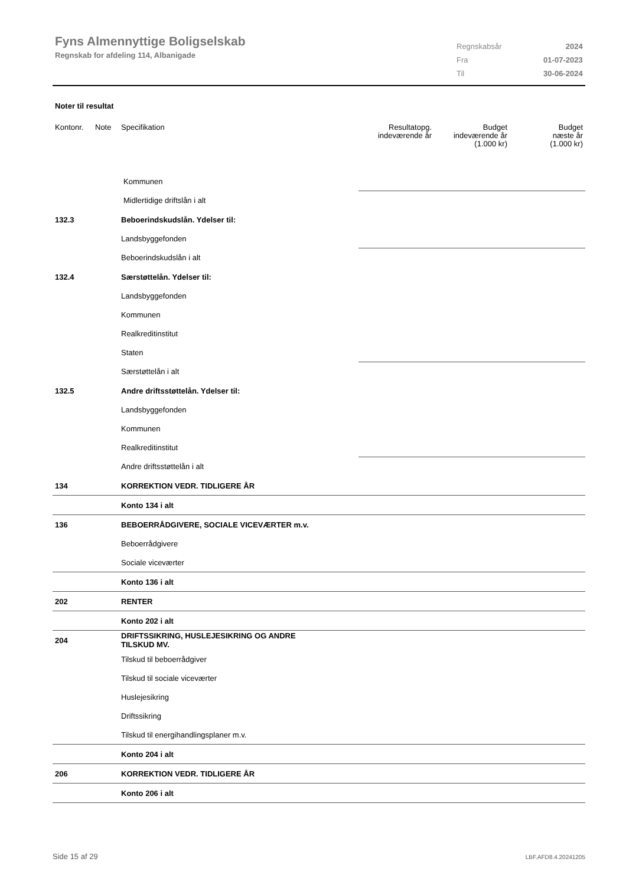Fyns Almennyttige Boligselskab
Regnskab for afdeling 114, Albanigade
| Regnskabsår | 2024 |
| Fra | 01-07-2023 |
| Til | 30-06-2024 |
Noter til resultat
| Kontonr. | Note | Specifikation | Resultatopg. indeværende år | Budget indeværende år (1.000 kr) | Budget næste år (1.000 kr) |
| --- | --- | --- | --- | --- | --- |
| | | Kommunen | | | |
| | | Midlertidige driftslån i alt | | | |
| 132.3 | | Beboerindskudslån. Ydelser til: | | | |
| | | Landsbyggefonden | | | |
| | | Beboerindskudslån i alt | | | |
| 132.4 | | Særstøttelån. Ydelser til: | | | |
| | | Landsbyggefonden | | | |
| | | Kommunen | | | |
| | | Realkreditinstitut | | | |
| | | Staten | | | |
| | | Særstøttelån i alt | | | |
| 132.5 | | Andre driftsstøttelån. Ydelser til: | | | |
| | | Landsbyggefonden | | | |
| | | Kommunen | | | |
| | | Realkreditinstitut | | | |
| | | Andre driftsstøttelån i alt | | | |
| 134 | | KORREKTION VEDR. TIDLIGERE ÅR | | | |
| | | Konto 134 i alt | | | |
| 136 | | BEBOERRÅDGIVERE, SOCIALE VICEVÆRTER m.v. | | | |
| | | Beboerrådgivere | | | |
| | | Sociale viceværter | | | |
| | | Konto 136 i alt | | | |
| 202 | | RENTER | | | |
| | | Konto 202 i alt | | | |
| 204 | | DRIFTSSIKRING, HUSLEJESIKRING OG ANDRE TILSKUD MV. | | | |
| | | Tilskud til beboerrådgiver | | | |
| | | Tilskud til sociale viceværter | | | |
| | | Huslejesikring | | | |
| | | Driftssikring | | | |
| | | Tilskud til energihandlingsplaner m.v. | | | |
| | | Konto 204 i alt | | | |
| 206 | | KORREKTION VEDR. TIDLIGERE ÅR | | | |
| | | Konto 206 i alt | | | |
Side 15 af 29 LBF.AFD8.4.20241205